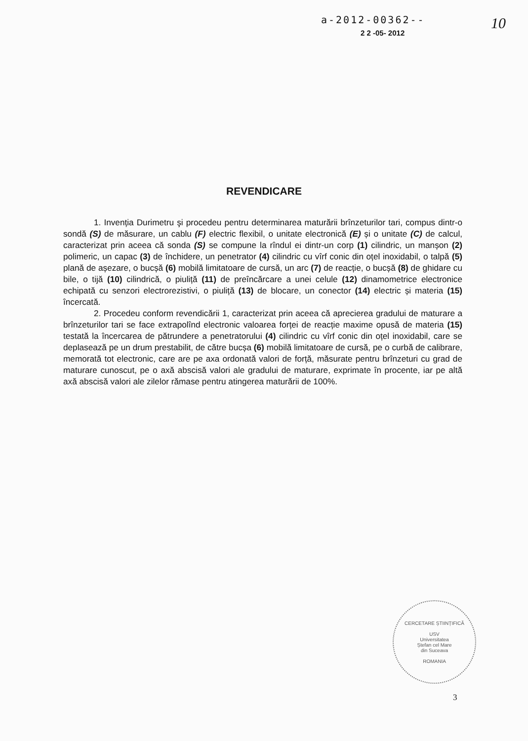a-2012-00362--
2 2 -05- 2012
10
REVENDICARE
1. Invenția Durimetru şi procedeu pentru determinarea maturării brînzeturilor tari, compus dintr-o sondă (S) de măsurare, un cablu (F) electric flexibil, o unitate electronică (E) și o unitate (C) de calcul, caracterizat prin aceea că sonda (S) se compune la rîndul ei dintr-un corp (1) cilindric, un manșon (2) polimeric, un capac (3) de închidere, un penetrator (4) cilindric cu vîrf conic din oțel inoxidabil, o talpă (5) plană de așezare, o bucșă (6) mobilă limitatoare de cursă, un arc (7) de reacție, o bucșă (8) de ghidare cu bile, o tijă (10) cilindrică, o piuliță (11) de preîncărcare a unei celule (12) dinamometrice electronice echipată cu senzori electrorezistivi, o piuliță (13) de blocare, un conector (14) electric și materia (15) încercată.
2. Procedeu conform revendicării 1, caracterizat prin aceea că aprecierea gradului de maturare a brînzeturilor tari se face extrapolînd electronic valoarea forței de reacție maxime opusă de materia (15) testată la încercarea de pătrundere a penetratorului (4) cilindric cu vîrf conic din oțel inoxidabil, care se deplasează pe un drum prestabilit, de către bucșa (6) mobilă limitatoare de cursă, pe o curbă de calibrare, memorată tot electronic, care are pe axa ordonată valori de forță, măsurate pentru brînzeturi cu grad de maturare cunoscut, pe o axă abscisă valori ale gradului de maturare, exprimate în procente, iar pe altă axă abscisă valori ale zilelor rămase pentru atingerea maturării de 100%.
CERCETARE ȘTIINȚIFICĂ
USV
Universitatea
Ștefan cel Mare
din Suceava
ROMANIA
3